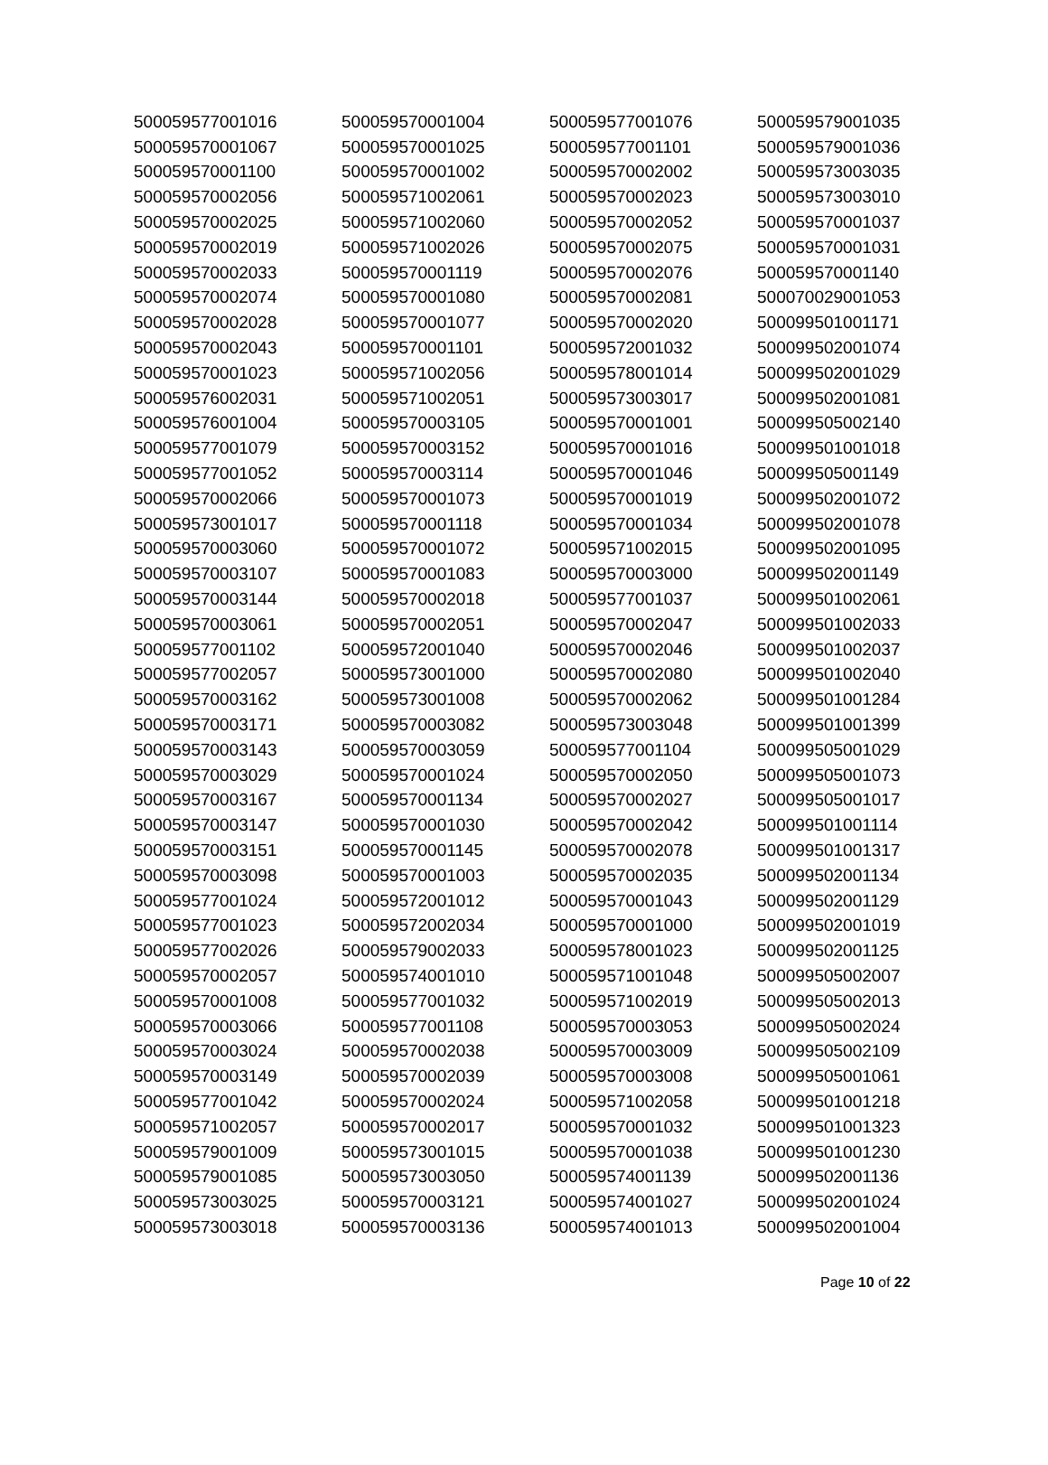| 500059577001016 | 500059570001004 | 500059577001076 | 500059579001035 |
| 500059570001067 | 500059570001025 | 500059577001101 | 500059579001036 |
| 500059570001100 | 500059570001002 | 500059570002002 | 500059573003035 |
| 500059570002056 | 500059571002061 | 500059570002023 | 500059573003010 |
| 500059570002025 | 500059571002060 | 500059570002052 | 500059570001037 |
| 500059570002019 | 500059571002026 | 500059570002075 | 500059570001031 |
| 500059570002033 | 500059570001119 | 500059570002076 | 500059570001140 |
| 500059570002074 | 500059570001080 | 500059570002081 | 500070029001053 |
| 500059570002028 | 500059570001077 | 500059570002020 | 500099501001171 |
| 500059570002043 | 500059570001101 | 500059572001032 | 500099502001074 |
| 500059570001023 | 500059571002056 | 500059578001014 | 500099502001029 |
| 500059576002031 | 500059571002051 | 500059573003017 | 500099502001081 |
| 500059576001004 | 500059570003105 | 500059570001001 | 500099505002140 |
| 500059577001079 | 500059570003152 | 500059570001016 | 500099501001018 |
| 500059577001052 | 500059570003114 | 500059570001046 | 500099505001149 |
| 500059570002066 | 500059570001073 | 500059570001019 | 500099502001072 |
| 500059573001017 | 500059570001118 | 500059570001034 | 500099502001078 |
| 500059570003060 | 500059570001072 | 500059571002015 | 500099502001095 |
| 500059570003107 | 500059570001083 | 500059570003000 | 500099502001149 |
| 500059570003144 | 500059570002018 | 500059577001037 | 500099501002061 |
| 500059570003061 | 500059570002051 | 500059570002047 | 500099501002033 |
| 500059577001102 | 500059572001040 | 500059570002046 | 500099501002037 |
| 500059577002057 | 500059573001000 | 500059570002080 | 500099501002040 |
| 500059570003162 | 500059573001008 | 500059570002062 | 500099501001284 |
| 500059570003171 | 500059570003082 | 500059573003048 | 500099501001399 |
| 500059570003143 | 500059570003059 | 500059577001104 | 500099505001029 |
| 500059570003029 | 500059570001024 | 500059570002050 | 500099505001073 |
| 500059570003167 | 500059570001134 | 500059570002027 | 500099505001017 |
| 500059570003147 | 500059570001030 | 500059570002042 | 500099501001114 |
| 500059570003151 | 500059570001145 | 500059570002078 | 500099501001317 |
| 500059570003098 | 500059570001003 | 500059570002035 | 500099502001134 |
| 500059577001024 | 500059572001012 | 500059570001043 | 500099502001129 |
| 500059577001023 | 500059572002034 | 500059570001000 | 500099502001019 |
| 500059577002026 | 500059579002033 | 500059578001023 | 500099502001125 |
| 500059570002057 | 500059574001010 | 500059571001048 | 500099505002007 |
| 500059570001008 | 500059577001032 | 500059571002019 | 500099505002013 |
| 500059570003066 | 500059577001108 | 500059570003053 | 500099505002024 |
| 500059570003024 | 500059570002038 | 500059570003009 | 500099505002109 |
| 500059570003149 | 500059570002039 | 500059570003008 | 500099505001061 |
| 500059577001042 | 500059570002024 | 500059571002058 | 500099501001218 |
| 500059571002057 | 500059570002017 | 500059570001032 | 500099501001323 |
| 500059579001009 | 500059573001015 | 500059570001038 | 500099501001230 |
| 500059579001085 | 500059573003050 | 500059574001139 | 500099502001136 |
| 500059573003025 | 500059570003121 | 500059574001027 | 500099502001024 |
| 500059573003018 | 500059570003136 | 500059574001013 | 500099502001004 |
Page 10 of 22